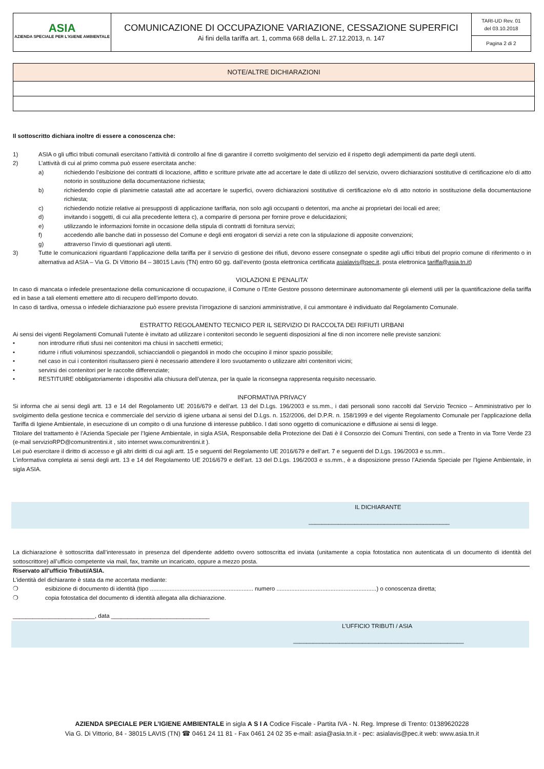| ASIA AZIENDA SPECIALE PER L'IGIENE AMBIENTALE | COMUNICAZIONE DI OCCUPAZIONE VARIAZIONE, CESSAZIONE SUPERFICI Ai fini della tariffa art. 1, comma 668 della L. 27.12.2013, n. 147 | TARI-UD Rev. 01 del 03.10.2018 Pagina 2 di 2 |
| NOTE/ALTRE DICHIARAZIONI |
| --- |
Il sottoscritto dichiara inoltre di essere a conoscenza che:
1) ASIA o gli uffici tributi comunali esercitano l’attività di controllo al fine di garantire il corretto svolgimento del servizio ed il rispetto degli adempimenti da parte degli utenti.
2) L’attività di cui al primo comma può essere esercitata anche:
a) richiedendo l’esibizione dei contratti di locazione, affitto e scritture private atte ad accertare le date di utilizzo del servizio, ovvero dichiarazioni sostitutive di certificazione e/o di atto notorio in sostituzione della documentazione richiesta;
b) richiedendo copie di planimetrie catastali atte ad accertare le superfici, ovvero dichiarazioni sostitutive di certificazione e/o di atto notorio in sostituzione della documentazione richiesta;
c) richiedendo notizie relative ai presupposti di applicazione tariffaria, non solo agli occupanti o detentori, ma anche ai proprietari dei locali ed aree;
d) invitando i soggetti, di cui alla precedente lettera c), a comparire di persona per fornire prove e delucidazioni;
e) utilizzando le informazioni fornite in occasione della stipula di contratti di fornitura servizi;
f) accedendo alle banche dati in possesso del Comune e degli enti erogatori di servizi a rete con la stipulazione di apposite convenzioni;
g) attraverso l’invio di questionari agli utenti.
3) Tutte le comunicazioni riguardanti l’applicazione della tariffa per il servizio di gestione dei rifiuti, devono essere consegnate o spedite agli uffici tributi del proprio comune di riferimento o in alternativa ad ASIA – Via G. Di Vittorio 84 – 38015 Lavis (TN) entro 60 gg. dall’evento (posta elettronica certificata asialavis@pec.it, posta elettronica tariffa@asia.tn.it)
VIOLAZIONI E PENALITA’
In caso di mancata o infedele presentazione della comunicazione di occupazione, il Comune o l’Ente Gestore possono determinare autonomamente gli elementi utili per la quantificazione della tariffa ed in base a tali elementi emettere atto di recupero dell’importo dovuto.
In caso di tardiva, omessa o infedele dichiarazione può essere prevista l’irrogazione di sanzioni amministrative, il cui ammontare è individuato dal Regolamento Comunale.
ESTRATTO REGOLAMENTO TECNICO PER IL SERVIZIO DI RACCOLTA DEI RIFIUTI URBANI
Ai sensi dei vigenti Regolamenti Comunali l’utente è invitato ad utilizzare i contenitori secondo le seguenti disposizioni al fine di non incorrere nelle previste sanzioni:
• non introdurre rifiuti sfusi nei contenitori ma chiusi in sacchetti ermetici;
• ridurre i rifiuti voluminosi spezzandoli, schiacciandoli o piegandoli in modo che occupino il minor spazio possibile;
• nel caso in cui i contenitori risultassero pieni è necessario attendere il loro svuotamento o utilizzare altri contenitori vicini;
• servirsi dei contenitori per le raccolte differenziate;
• RESTITUIRE obbligatoriamente i dispositivi alla chiusura dell’utenza, per la quale la riconsegna rappresenta requisito necessario.
INFORMATIVA PRIVACY
Si informa che ai sensi degli artt. 13 e 14 del Regolamento UE 2016/679 e dell’art. 13 del D.Lgs. 196/2003 e ss.mm., i dati personali sono raccolti dal Servizio Tecnico – Amministrativo per lo svolgimento della gestione tecnica e commerciale del servizio di igiene urbana ai sensi del D.Lgs. n. 152/2006, del D.P.R. n. 158/1999 e del vigente Regolamento Comunale per l’applicazione della Tariffa di Igiene Ambientale, in esecuzione di un compito o di una funzione di interesse pubblico. I dati sono oggetto di comunicazione e diffusione ai sensi di legge.
Titolare del trattamento è l’Azienda Speciale per l’Igiene Ambientale, in sigla ASIA, Responsabile della Protezione dei Dati è il Consorzio dei Comuni Trentini, con sede a Trento in via Torre Verde 23 (e-mail servizioRPD@comunitrentini.it , sito internet www.comunitrentini.it ).
Lei può esercitare il diritto di accesso e gli altri diritti di cui agli artt. 15 e seguenti del Regolamento UE 2016/679 e dell’art. 7 e seguenti del D.Lgs. 196/2003 e ss.mm..
L’informativa completa ai sensi degli artt. 13 e 14 del Regolamento UE 2016/679 e dell’art. 13 del D.Lgs. 196/2003 e ss.mm., è a disposizione presso l’Azienda Speciale per l’Igiene Ambientale, in sigla ASIA.
IL DICHIARANTE
___________________________________________
La dichiarazione è sottoscritta dall’interessato in presenza del dipendente addetto ovvero sottoscritta ed inviata (unitamente a copia fotostatica non autenticata di un documento di identità del sottoscrittore) all’ufficio competente via mail, fax, tramite un incaricato, oppure a mezzo posta.
Riservato all’ufficio Tributi/ASIA.
L’identità del dichiarante è stata da me accertata mediante:
❍ esibizione di documento di identità (tipo ............................................................... numero .............................................................) o conoscenza diretta;
❍ copia fotostatica del documento di identità allegata alla dichiarazione.
_________________________, data ______________________________
L’UFFICIO TRIBUTI / ASIA
____________________________________________________
AZIENDA SPECIALE PER L’IGIENE AMBIENTALE in sigla A S I A Codice Fiscale - Partita IVA - N. Reg. Imprese di Trento: 01389620228
Via G. Di Vittorio, 84 - 38015 LAVIS (TN) ☎ 0461 24 11 81 - Fax 0461 24 02 35 e-mail: asia@asia.tn.it - pec: asialavis@pec.it web: www.asia.tn.it